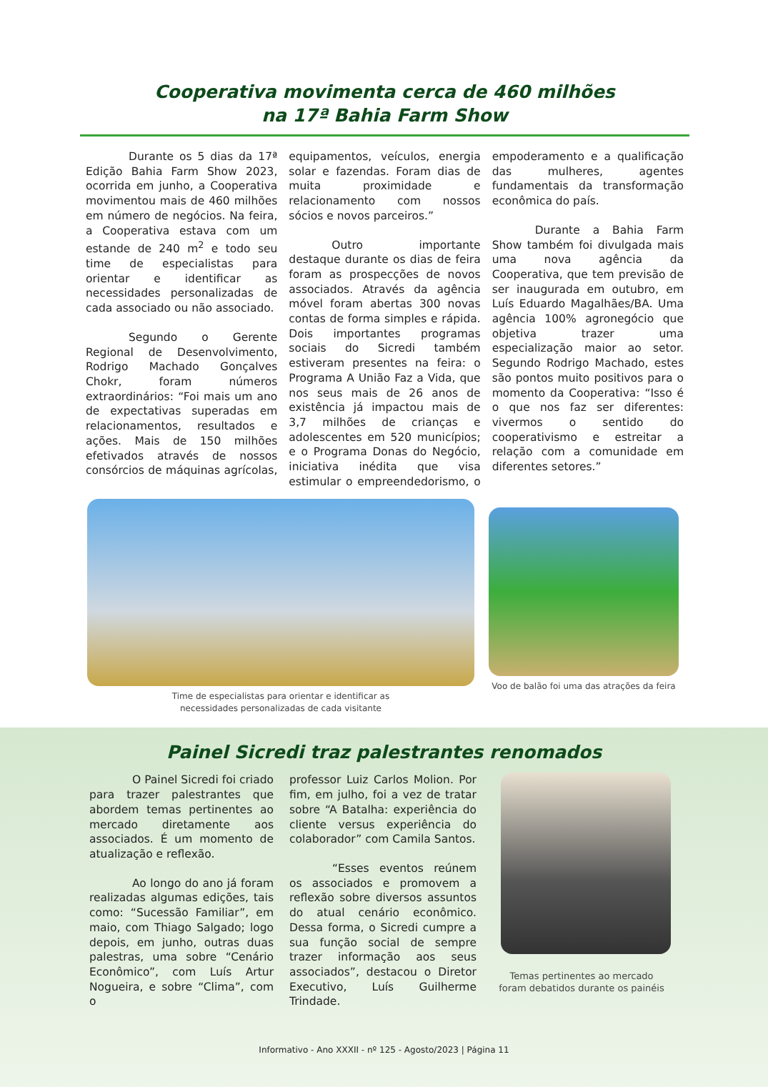Cooperativa movimenta cerca de 460 milhões
na 17ª Bahia Farm Show
Durante os 5 dias da 17ª Edição Bahia Farm Show 2023, ocorrida em junho, a Cooperativa movimentou mais de 460 milhões em número de negócios. Na feira, a Cooperativa estava com um estande de 240 m<sup>2</sup> e todo seu time de especialistas para orientar e identificar as necessidades personalizadas de cada associado ou não associado.
Segundo o Gerente Regional de Desenvolvimento, Rodrigo Machado Gonçalves Chokr, foram números extraordinários: “Foi mais um ano de expectativas superadas em relacionamentos, resultados e ações. Mais de 150 milhões efetivados através de nossos consórcios de máquinas agrícolas, equipamentos, veículos, energia solar e fazendas. Foram dias de muita proximidade e relacionamento com nossos sócios e novos parceiros.”
Outro importante destaque durante os dias de feira foram as prospecções de novos associados. Através da agência móvel foram abertas 300 novas contas de forma simples e rápida. Dois importantes programas sociais do Sicredi também estiveram presentes na feira: o Programa A União Faz a Vida, que nos seus mais de 26 anos de existência já impactou mais de 3,7 milhões de crianças e adolescentes em 520 municípios; e o Programa Donas do Negócio, iniciativa inédita que visa estimular o empreendedorismo, o empoderamento e a qualificação das mulheres, agentes fundamentais da transformação econômica do país.
Durante a Bahia Farm Show também foi divulgada mais uma nova agência da Cooperativa, que tem previsão de ser inaugurada em outubro, em Luís Eduardo Magalhães/BA. Uma agência 100% agronegócio que objetiva trazer uma especialização maior ao setor. Segundo Rodrigo Machado, estes são pontos muito positivos para o momento da Cooperativa: “Isso é o que nos faz ser diferentes: vivermos o sentido do cooperativismo e estreitar a relação com a comunidade em diferentes setores.”
Time de especialistas para orientar e identificar as
necessidades personalizadas de cada visitante
Voo de balão foi uma das atrações da feira
Painel Sicredi traz palestrantes renomados
O Painel Sicredi foi criado para trazer palestrantes que abordem temas pertinentes ao mercado diretamente aos associados. É um momento de atualização e reflexão.
Ao longo do ano já foram realizadas algumas edições, tais como: “Sucessão Familiar”, em maio, com Thiago Salgado; logo depois, em junho, outras duas palestras, uma sobre “Cenário Econômico”, com Luís Artur Nogueira, e sobre “Clima”, com o
professor Luiz Carlos Molion. Por fim, em julho, foi a vez de tratar sobre “A Batalha: experiência do cliente versus experiência do colaborador” com Camila Santos.
“Esses eventos reúnem os associados e promovem a reflexão sobre diversos assuntos do atual cenário econômico. Dessa forma, o Sicredi cumpre a sua função social de sempre trazer informação aos seus associados”, destacou o Diretor Executivo, Luís Guilherme Trindade.
Temas pertinentes ao mercado
foram debatidos durante os painéis
Informativo - Ano XXXII - nº 125 - Agosto/2023 | Página 11